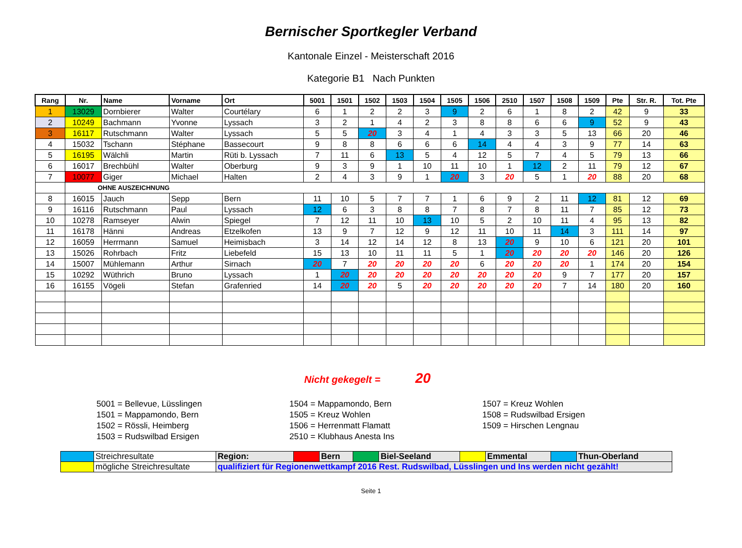Bernischer Sportkegler Verband
Kantonale Einzel - Meisterschaft 2016
Kategorie B1 Nach Punkten
| Rang | Nr. | Name | Vorname | Ort | 5001 | 1501 | 1502 | 1503 | 1504 | 1505 | 1506 | 2510 | 1507 | 1508 | 1509 | Pte | Str. R. | Tot. Pte |
| --- | --- | --- | --- | --- | --- | --- | --- | --- | --- | --- | --- | --- | --- | --- | --- | --- | --- | --- |
| 1 | 13029 | Dornbierer | Walter | Courtélary | 6 | 1 | 2 | 2 | 3 | 9 | 2 | 6 | 1 | 8 | 2 | 42 | 9 | 33 |
| 2 | 10249 | Bachmann | Yvonne | Lyssach | 3 | 2 | 1 | 4 | 2 | 3 | 8 | 8 | 6 | 6 | 9 | 52 | 9 | 43 |
| 3 | 16117 | Rutschmann | Walter | Lyssach | 5 | 5 | 20 | 3 | 4 | 1 | 4 | 3 | 3 | 5 | 13 | 66 | 20 | 46 |
| 4 | 15032 | Tschann | Stéphane | Bassecourt | 9 | 8 | 8 | 6 | 6 | 6 | 14 | 4 | 4 | 3 | 9 | 77 | 14 | 63 |
| 5 | 16195 | Wälchli | Martin | Rüti b. Lyssach | 7 | 11 | 6 | 13 | 5 | 4 | 12 | 5 | 7 | 4 | 5 | 79 | 13 | 66 |
| 6 | 16017 | Brechbühl | Walter | Oberburg | 9 | 3 | 9 | 1 | 10 | 11 | 10 | 1 | 12 | 2 | 11 | 79 | 12 | 67 |
| 7 | 10077 | Giger | Michael | Halten | 2 | 4 | 3 | 9 | 1 | 20 | 3 | 20 | 5 | 1 | 20 | 88 | 20 | 68 |
| | OHNE AUSZEICHNUNG | | | | | | | | | | | | | | | | | |
| 8 | 16015 | Jauch | Sepp | Bern | 11 | 10 | 5 | 7 | 7 | 1 | 6 | 9 | 2 | 11 | 12 | 81 | 12 | 69 |
| 9 | 16116 | Rutschmann | Paul | Lyssach | 12 | 6 | 3 | 8 | 8 | 7 | 8 | 7 | 8 | 11 | 7 | 85 | 12 | 73 |
| 10 | 10278 | Ramseyer | Alwin | Spiegel | 7 | 12 | 11 | 10 | 13 | 10 | 5 | 2 | 10 | 11 | 4 | 95 | 13 | 82 |
| 11 | 16178 | Hänni | Andreas | Etzelkofen | 13 | 9 | 7 | 12 | 9 | 12 | 11 | 10 | 11 | 14 | 3 | 111 | 14 | 97 |
| 12 | 16059 | Herrmann | Samuel | Heimisbach | 3 | 14 | 12 | 14 | 12 | 8 | 13 | 20 | 9 | 10 | 6 | 121 | 20 | 101 |
| 13 | 15026 | Rohrbach | Fritz | Liebefeld | 15 | 13 | 10 | 11 | 11 | 5 | 1 | 20 | 20 | 20 | 20 | 146 | 20 | 126 |
| 14 | 15007 | Mühlemann | Arthur | Sirnach | 20 | 7 | 20 | 20 | 20 | 20 | 6 | 20 | 20 | 20 | 1 | 174 | 20 | 154 |
| 15 | 10292 | Wüthrich | Bruno | Lyssach | 1 | 20 | 20 | 20 | 20 | 20 | 20 | 20 | 20 | 9 | 7 | 177 | 20 | 157 |
| 16 | 16155 | Vögeli | Stefan | Grafenried | 14 | 20 | 20 | 5 | 20 | 20 | 20 | 20 | 20 | 7 | 14 | 180 | 20 | 160 |
Nicht gekegelt = 20
5001 = Bellevue, Lüsslingen
1501 = Mappamondo, Bern
1502 = Rössli, Heimberg
1503 = Rudswilbad Ersigen
1504 = Mappamondo, Bern
1505 = Kreuz Wohlen
1506 = Herrenmatt Flamatt
2510 = Klubhaus Anesta Ins
1507 = Kreuz Wohlen
1508 = Rudswilbad Ersigen
1509 = Hirschen Lengnau
| | Streichresultate | Region: | | Bern | | Biel-Seeland | | Emmental | | Thun-Oberland |
| | mögliche Streichresultate | qualifiziert für Regionenwettkampf 2016 Rest. Rudswilbad, Lüsslingen und Ins werden nicht gezählt! | | | | | | | | |
Seite 1